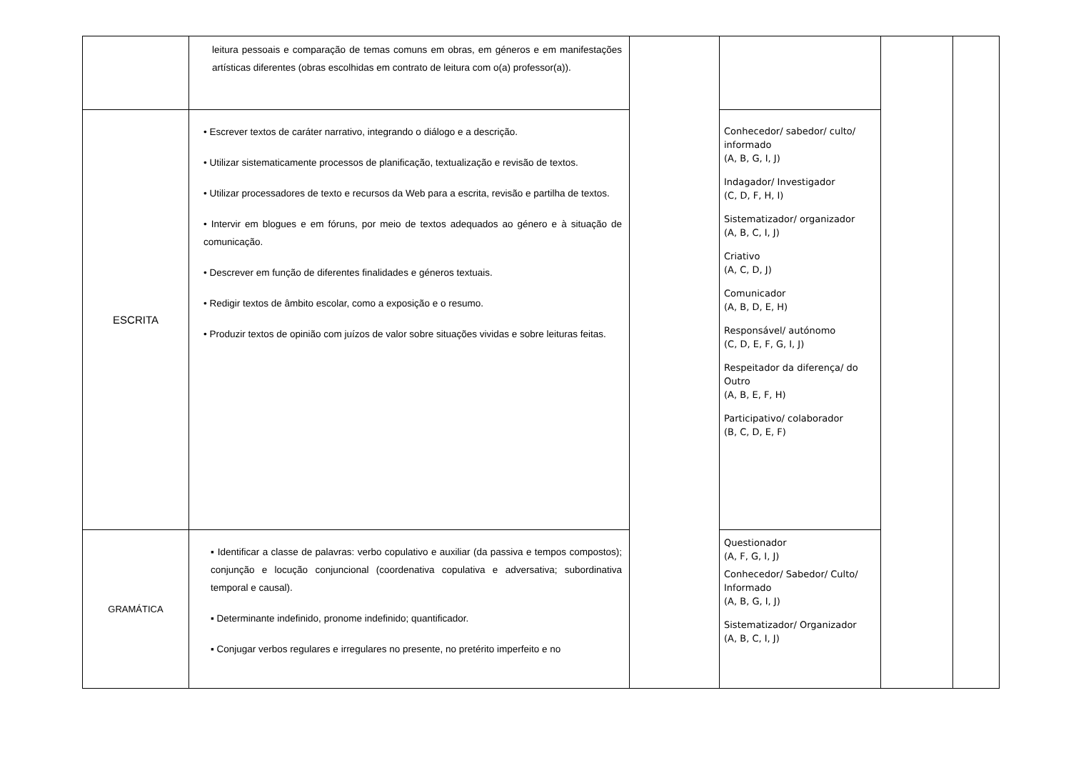| | leitura pessoais e comparação de temas comuns em obras, em géneros e em manifestações artísticas diferentes (obras escolhidas em contrato de leitura com o(a) professor(a)). | | | | |
| ESCRITA | • Escrever textos de caráter narrativo, integrando o diálogo e a descrição. • Utilizar sistematicamente processos de planificação, textualização e revisão de textos. • Utilizar processadores de texto e recursos da Web para a escrita, revisão e partilha de textos. • Intervir em blogues e em fóruns, por meio de textos adequados ao género e à situação de comunicação. • Descrever em função de diferentes finalidades e géneros textuais. • Redigir textos de âmbito escolar, como a exposição e o resumo. • Produzir textos de opinião com juízos de valor sobre situações vividas e sobre leituras feitas. | | Conhecedor/ sabedor/ culto/ informado (A, B, G, I, J) Indagador/ Investigador (C, D, F, H, I) Sistematizador/ organizador (A, B, C, I, J) Criativo (A, C, D, J) Comunicador (A, B, D, E, H) Responsável/ autónomo (C, D, E, F, G, I, J) Respeitador da diferença/ do Outro (A, B, E, F, H) Participativo/ colaborador (B, C, D, E, F) | | |
| GRAMÁTICA | ▪ Identificar a classe de palavras: verbo copulativo e auxiliar (da passiva e tempos compostos); conjunção e locução conjuncional (coordenativa copulativa e adversativa; subordinativa temporal e causal). ▪ Determinante indefinido, pronome indefinido; quantificador. ▪ Conjugar verbos regulares e irregulares no presente, no pretérito imperfeito e no | | Questionador (A, F, G, I, J) Conhecedor/ Sabedor/ Culto/ Informado (A, B, G, I, J) Sistematizador/ Organizador (A, B, C, I, J) | | |